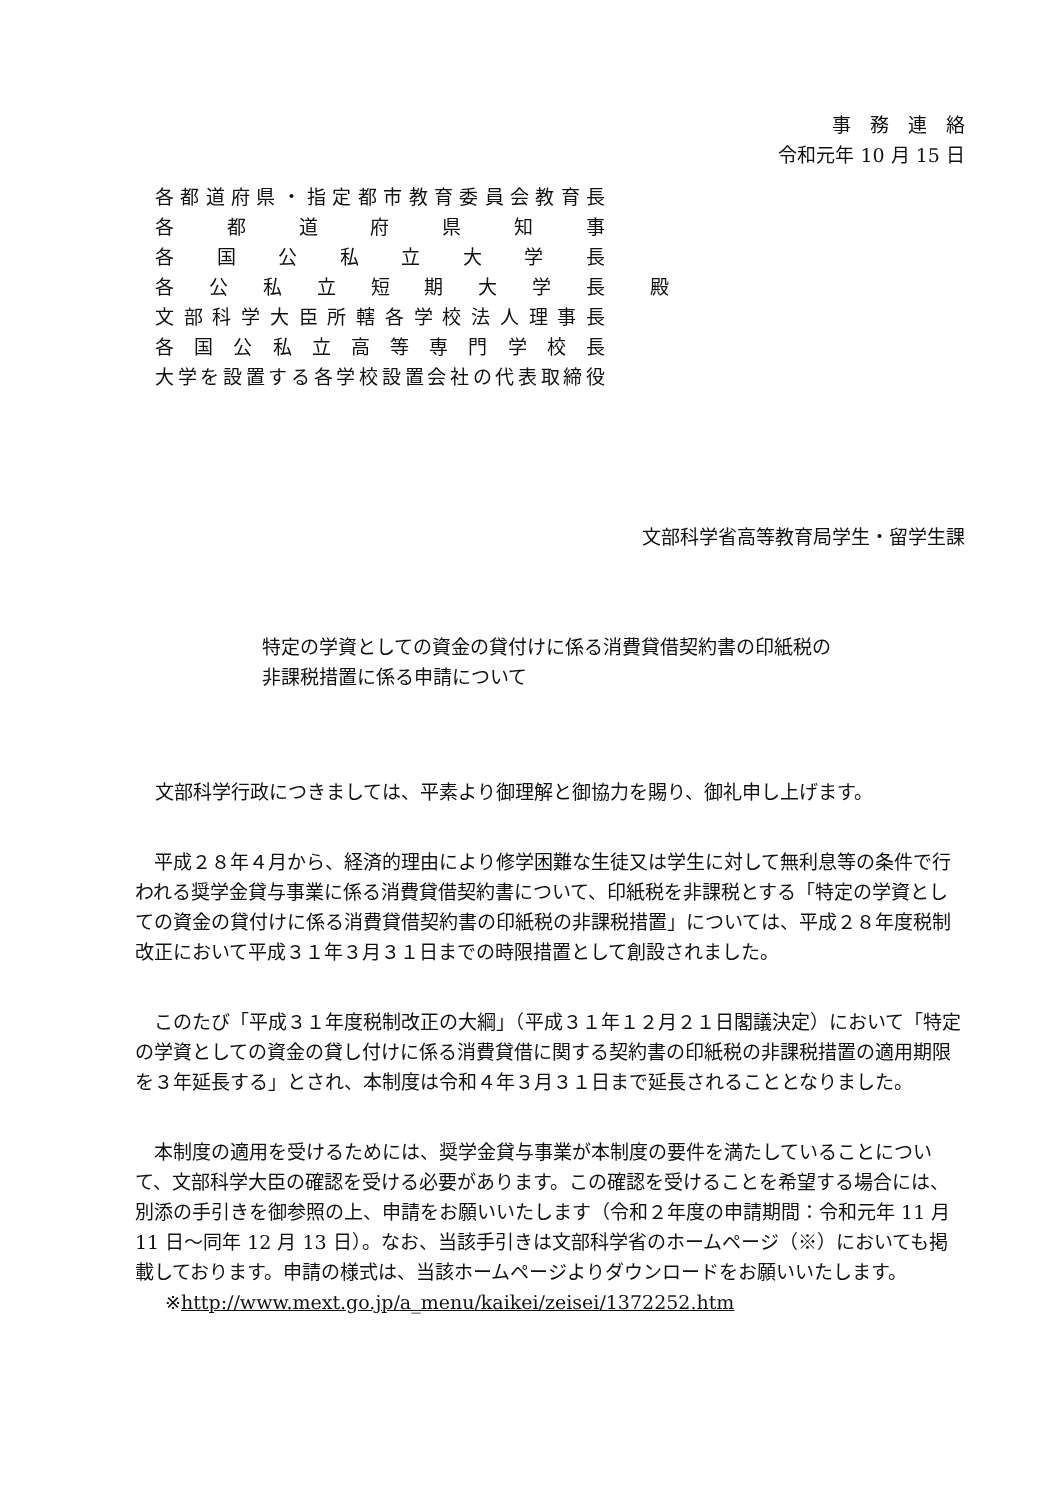事　務　連　絡
令和元年 10 月 15 日
各都道府県・指定都市教育委員会教育長
各都道府県知事
各国公私立大学長
各公私立短期大学長
文部科学大臣所轄各学校法人理事長
各国公私立高等専門学校長
大学を設置する各学校設置会社の代表取締役
殿
文部科学省高等教育局学生・留学生課
特定の学資としての資金の貸付けに係る消費貸借契約書の印紙税の非課税措置に係る申請について
文部科学行政につきましては、平素より御理解と御協力を賜り、御礼申し上げます。
平成２８年４月から、経済的理由により修学困難な生徒又は学生に対して無利息等の条件で行われる奨学金貸与事業に係る消費貸借契約書について、印紙税を非課税とする「特定の学資としての資金の貸付けに係る消費貸借契約書の印紙税の非課税措置」については、平成２８年度税制改正において平成３１年３月３１日までの時限措置として創設されました。
このたび「平成３１年度税制改正の大綱」（平成３１年１２月２１日閣議決定）において「特定の学資としての資金の貸し付けに係る消費貸借に関する契約書の印紙税の非課税措置の適用期限を３年延長する」とされ、本制度は令和４年３月３１日まで延長されることとなりました。
本制度の適用を受けるためには、奨学金貸与事業が本制度の要件を満たしていることについて、文部科学大臣の確認を受ける必要があります。この確認を受けることを希望する場合には、別添の手引きを御参照の上、申請をお願いいたします（令和２年度の申請期間：令和元年 11 月 11 日～同年 12 月 13 日）。なお、当該手引きは文部科学省のホームページ（※）においても掲載しております。申請の様式は、当該ホームページよりダウンロードをお願いいたします。
※http://www.mext.go.jp/a_menu/kaikei/zeisei/1372252.htm